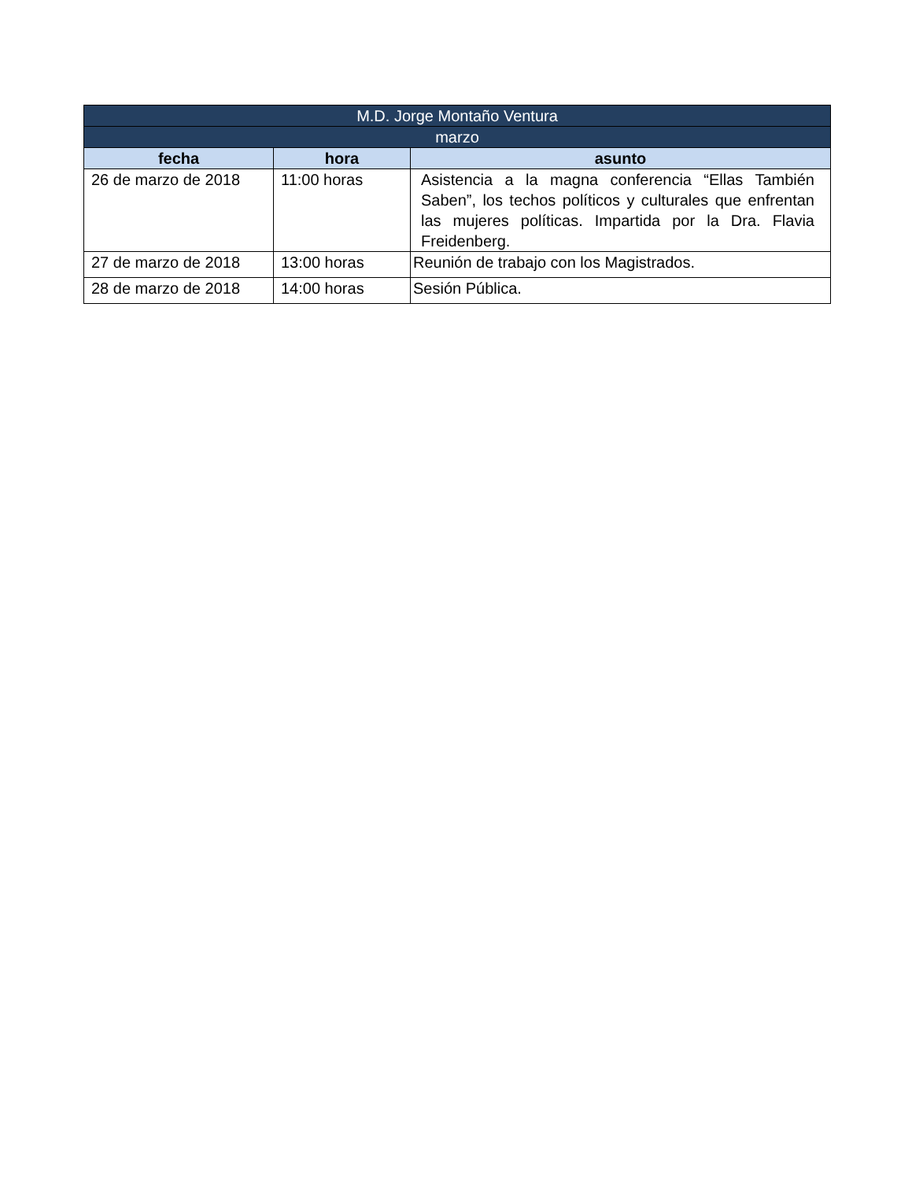| M.D. Jorge Montaño Ventura | | |
| --- | --- | --- |
| marzo | | |
| fecha | hora | asunto |
| 26 de marzo de 2018 | 11:00 horas | Asistencia a la magna conferencia “Ellas También Saben”, los techos políticos y culturales que enfrentan las mujeres políticas. Impartida por la Dra. Flavia Freidenberg. |
| 27 de marzo de 2018 | 13:00 horas | Reunión de trabajo con los Magistrados. |
| 28 de marzo de 2018 | 14:00 horas | Sesión Pública. |